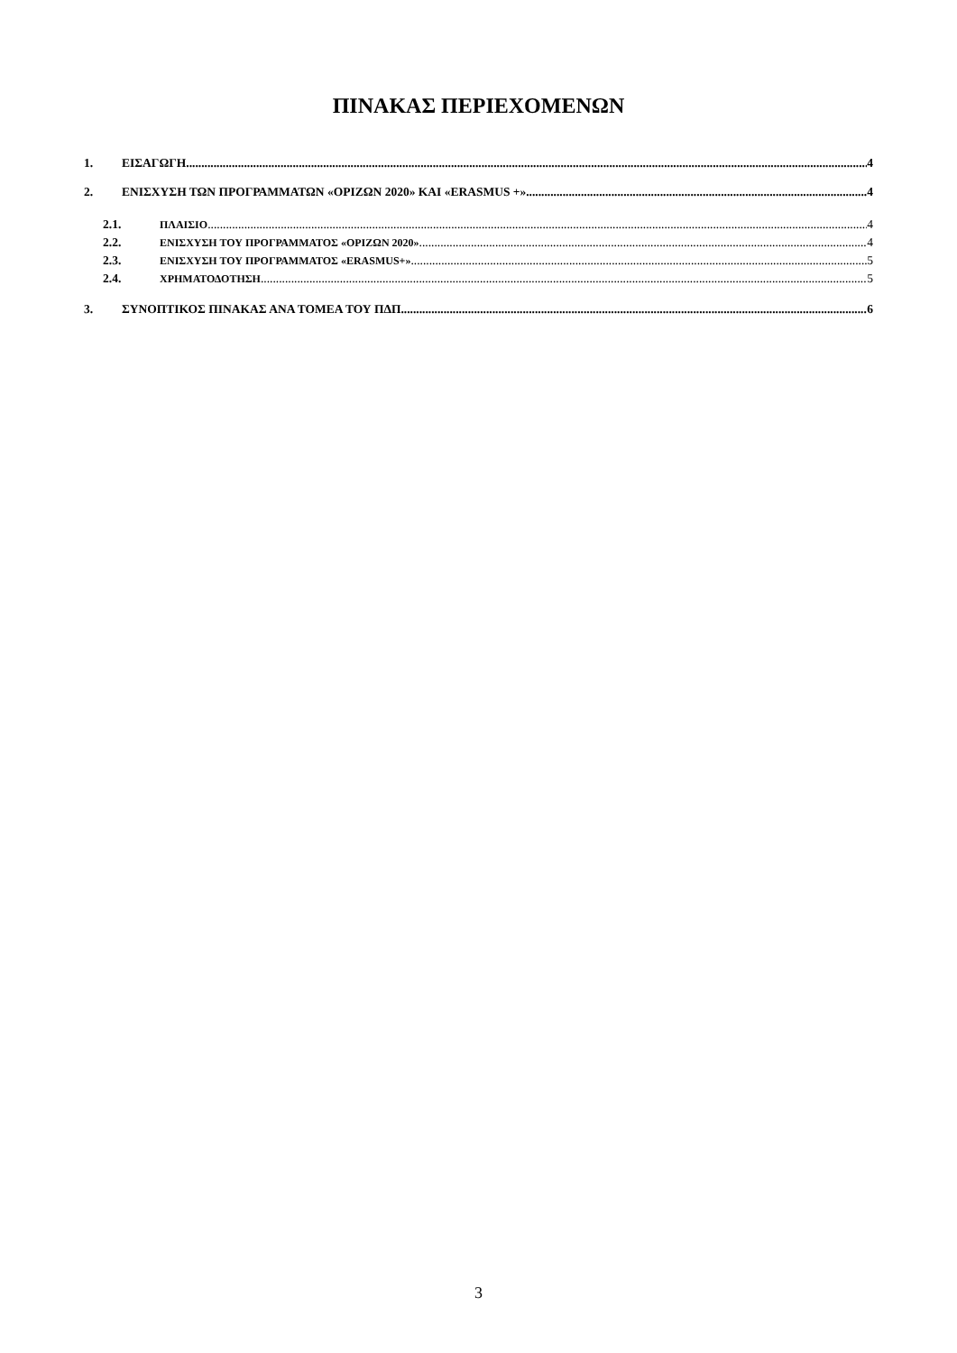ΠΙΝΑΚΑΣ ΠΕΡΙΕΧΟΜΕΝΩΝ
1. ΕΙΣΑΓΩΓΗ 4
2. ΕΝΙΣΧΥΣΗ ΤΩΝ ΠΡΟΓΡΑΜΜΑΤΩΝ «ΟΡΙΖΩΝ 2020» ΚΑΙ «ERASMUS +» 4
2.1. ΠΛΑΙΣΙΟ 4
2.2. ΕΝΙΣΧΥΣΗ ΤΟΥ ΠΡΟΓΡΑΜΜΑΤΟΣ «ΟΡΙΖΩΝ 2020» 4
2.3. ΕΝΙΣΧΥΣΗ ΤΟΥ ΠΡΟΓΡΑΜΜΑΤΟΣ «ERASMUS+» 5
2.4. ΧΡΗΜΑΤΟΔΟΤΗΣΗ 5
3. ΣΥΝΟΠΤΙΚΟΣ ΠΙΝΑΚΑΣ ΑΝΑ ΤΟΜΕΑ ΤΟΥ ΠΔΠ 6
3